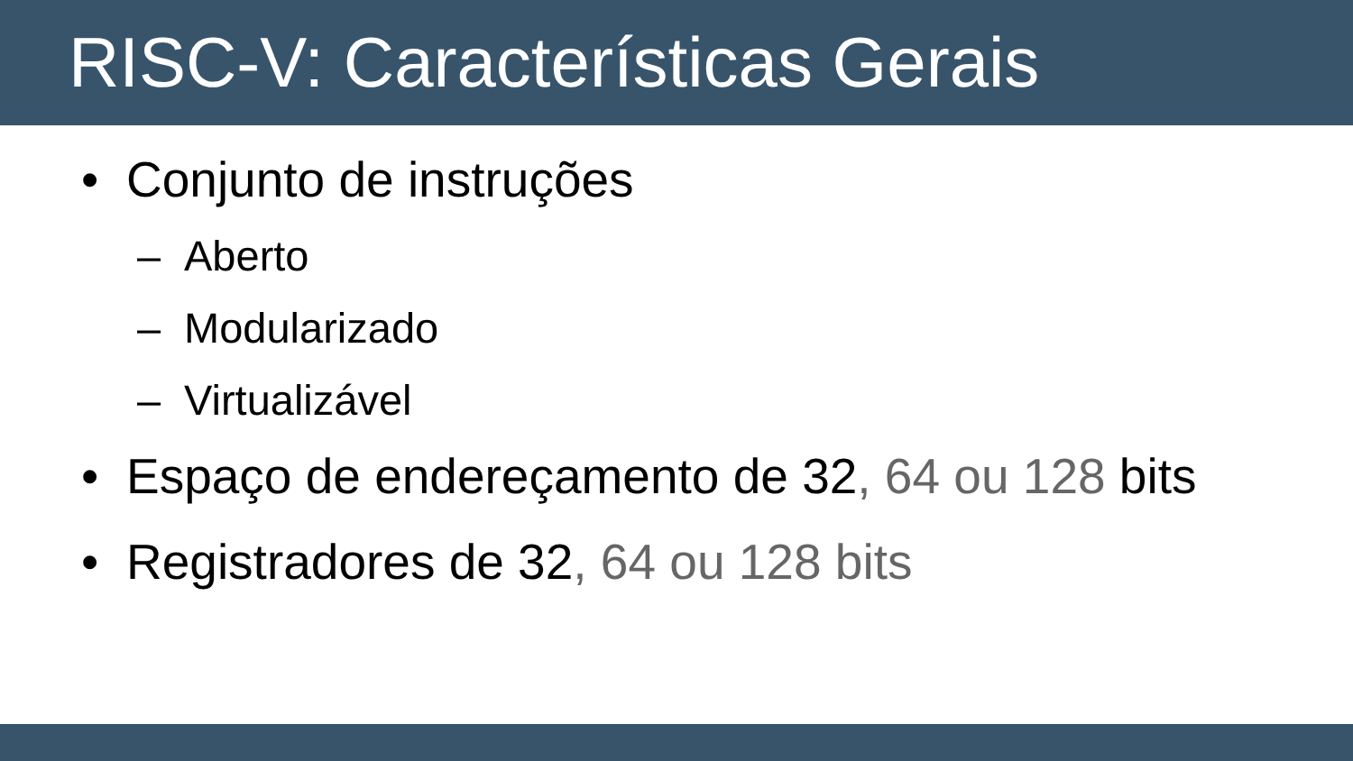RISC-V: Características Gerais
• Conjunto de instruções
– Aberto
– Modularizado
– Virtualizável
• Espaço de endereçamento de 32, 64 ou 128 bits
• Registradores de 32, 64 ou 128 bits